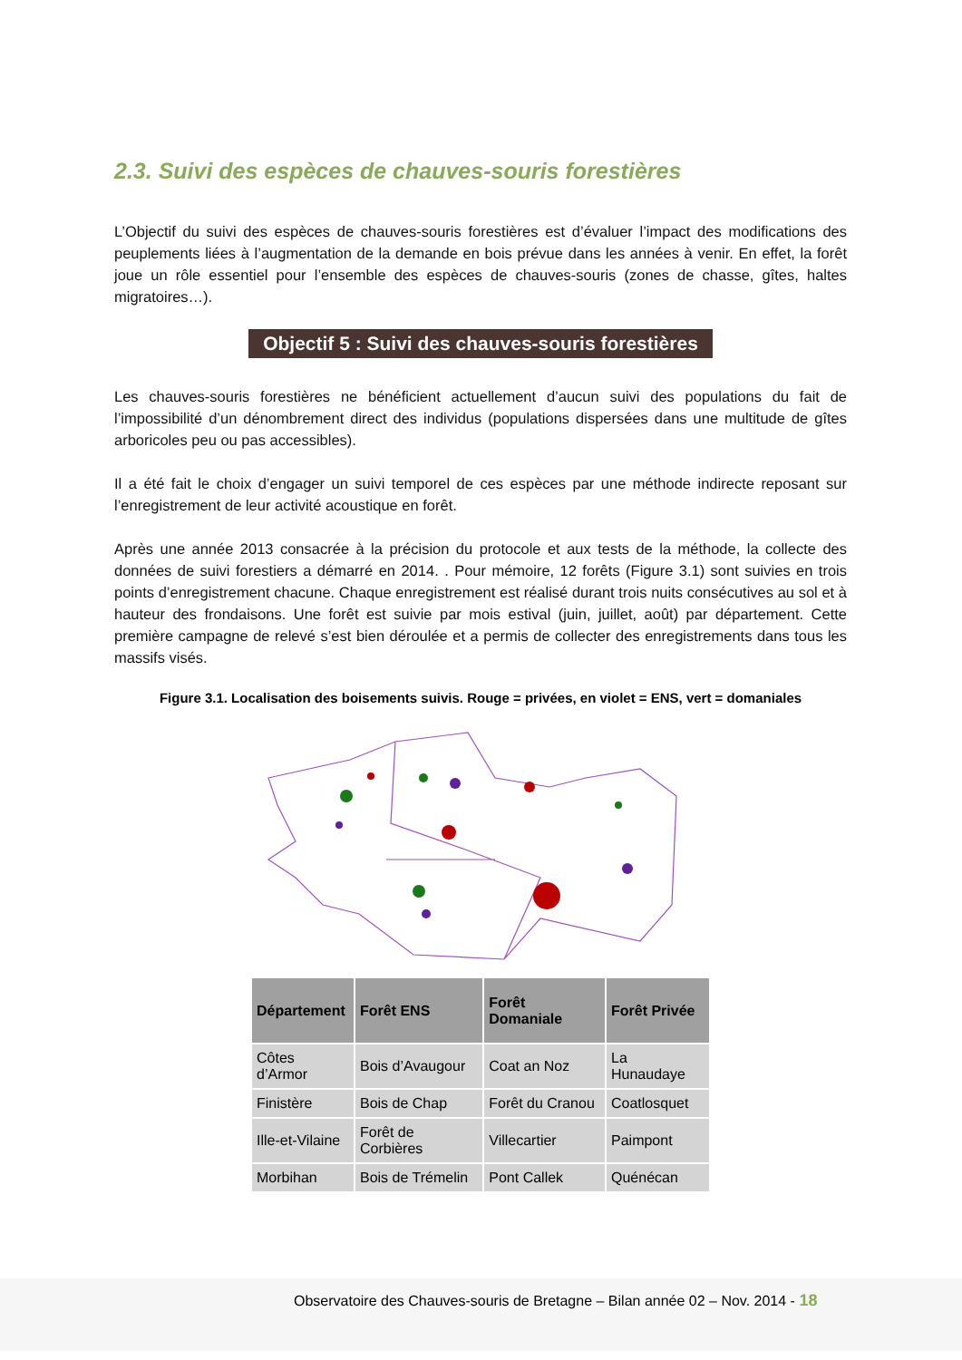2.3. Suivi des espèces de chauves-souris forestières
L’Objectif du suivi des espèces de chauves-souris forestières est d’évaluer l’impact des modifications des peuplements liées à l’augmentation de la demande en bois prévue dans les années à venir. En effet, la forêt joue un rôle essentiel pour l’ensemble des espèces de chauves-souris (zones de chasse, gîtes, haltes migratoires…).
Objectif 5 : Suivi des chauves-souris forestières
Les chauves-souris forestières ne bénéficient actuellement d’aucun suivi des populations du fait de l’impossibilité d’un dénombrement direct des individus (populations dispersées dans une multitude de gîtes arboricoles peu ou pas accessibles).
Il a été fait le choix d’engager un suivi temporel de ces espèces par une méthode indirecte reposant sur l’enregistrement de leur activité acoustique en forêt.
Après une année 2013 consacrée à la précision du protocole et aux tests de la méthode, la collecte des données de suivi forestiers a démarré en 2014. . Pour mémoire, 12 forêts (Figure 3.1) sont suivies en trois points d’enregistrement chacune. Chaque enregistrement est réalisé durant trois nuits consécutives au sol et à hauteur des frondaisons. Une forêt est suivie par mois estival (juin, juillet, août) par département. Cette première campagne de relevé s’est bien déroulée et a permis de collecter des enregistrements dans tous les massifs visés.
Figure 3.1. Localisation des boisements suivis. Rouge = privées, en violet = ENS, vert = domaniales
| Département | Forêt ENS | Forêt Domaniale | Forêt Privée |
| --- | --- | --- | --- |
| Côtes d’Armor | Bois d’Avaugour | Coat an Noz | La Hunaudaye |
| Finistère | Bois de Chap | Forêt du Cranou | Coatlosquet |
| Ille-et-Vilaine | Forêt de Corbières | Villecartier | Paimpont |
| Morbihan | Bois de Trémelin | Pont Callek | Quénécan |
Observatoire des Chauves-souris de Bretagne – Bilan année 02 – Nov. 2014 - 18